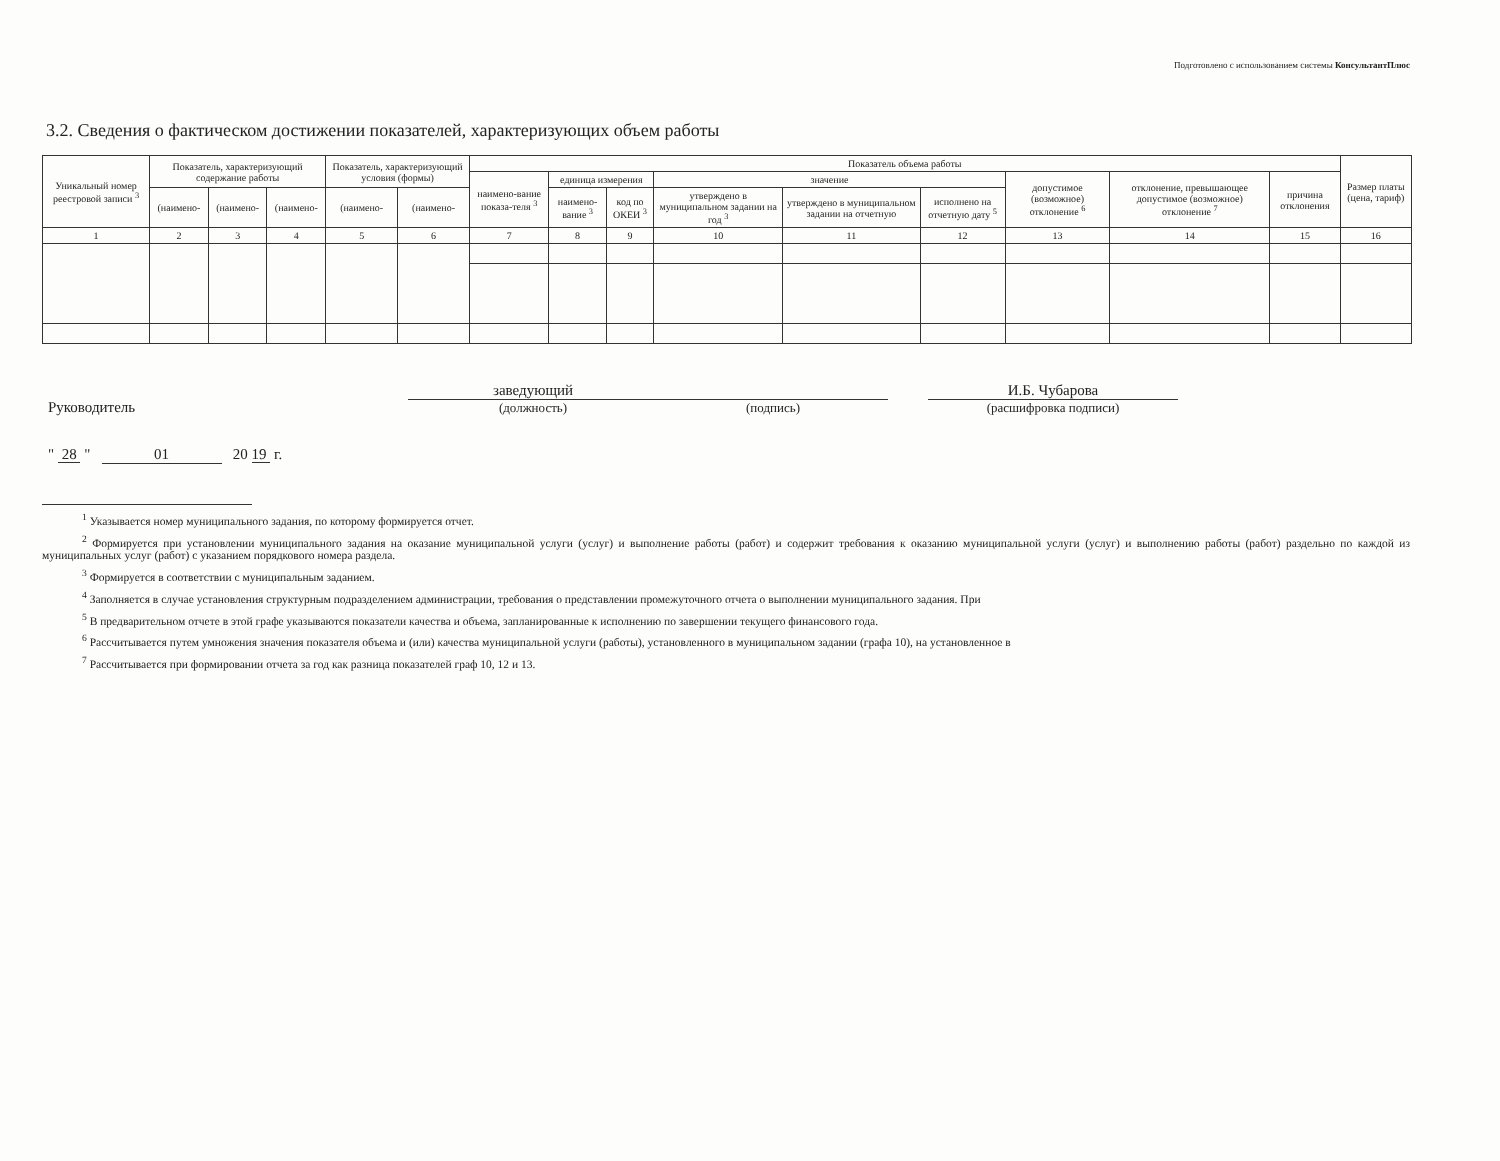Подготовлено с использованием системы КонсультантПлюс
3.2. Сведения о фактическом достижении показателей, характеризующих объем работы
| Уникальный номер реестровой записи <sup>3</sup> | Показатель, характеризующий содержание работы | | | Показатель, характеризующий условия (формы) | | Показатель объема работы | | | | | | | | | Размер платы (цена, тариф) |
| --- | --- | --- | --- | --- | --- | --- | --- | --- | --- | --- | --- | --- | --- | --- | --- |
| | | | | | | наимено-вание показа-теля <sup>3</sup> | единица измерения | | значение | | | допустимое (возможное) отклонение <sup>6</sup> | отклонение, превышающее допустимое (возможное) отклонение <sup>7</sup> | причина отклонения | |
| | (наимено- | (наимено- | (наимено- | (наимено- | (наимено- | | наимено-вание <sup>3</sup> | код по ОКЕИ <sup>3</sup> | утверждено в муниципальном задании на год <sup>3</sup> | утверждено в муниципальном задании на отчетную | исполнено на отчетную дату <sup>5</sup> | | | | |
| 1 | 2 | 3 | 4 | 5 | 6 | 7 | 8 | 9 | 10 | 11 | 12 | 13 | 14 | 15 | 16 |
Руководитель
заведующий
(должность)
(подпись)
И.Б. Чубарова
(расшифровка подписи)
" 28 " 01 20 19 г.
<sup>1</sup> Указывается номер муниципального задания, по которому формируется отчет.
<sup>2</sup> Формируется при установлении муниципального задания на оказание муниципальной услуги (услуг) и выполнение работы (работ) и содержит требования к оказанию муниципальной услуги (услуг) и выполнению работы (работ) раздельно по каждой из муниципальных услуг (работ) с указанием порядкового номера раздела.
<sup>3</sup> Формируется в соответствии с муниципальным заданием.
<sup>4</sup> Заполняется в случае установления структурным подразделением администрации, требования о представлении промежуточного отчета о выполнении муниципального задания. При
<sup>5</sup> В предварительном отчете в этой графе указываются показатели качества и объема, запланированные к исполнению по завершении текущего финансового года.
<sup>6</sup> Рассчитывается путем умножения значения показателя объема и (или) качества муниципальной услуги (работы), установленного в муниципальном задании (графа 10), на установленное в
<sup>7</sup> Рассчитывается при формировании отчета за год как разница показателей граф 10, 12 и 13.